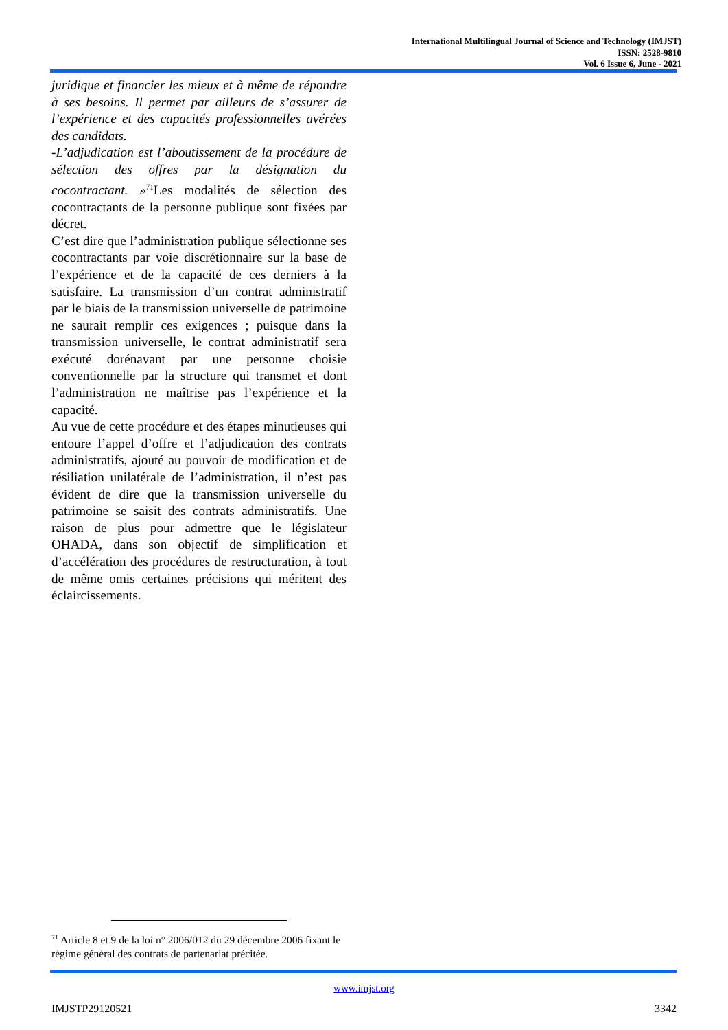International Multilingual Journal of Science and Technology (IMJST)
ISSN: 2528-9810
Vol. 6 Issue 6, June - 2021
juridique et financier les mieux et à même de répondre à ses besoins. Il permet par ailleurs de s’assurer de l’expérience et des capacités professionnelles avérées des candidats.
-L’adjudication est l’aboutissement de la procédure de sélection des offres par la désignation du cocontractant. »<sup>71</sup>Les modalités de sélection des cocontractants de la personne publique sont fixées par décret.
C’est dire que l’administration publique sélectionne ses cocontractants par voie discrétionnaire sur la base de l’expérience et de la capacité de ces derniers à la satisfaire. La transmission d’un contrat administratif par le biais de la transmission universelle de patrimoine ne saurait remplir ces exigences ; puisque dans la transmission universelle, le contrat administratif sera exécuté dorénavant par une personne choisie conventionnelle par la structure qui transmet et dont l’administration ne maîtrise pas l’expérience et la capacité.
Au vue de cette procédure et des étapes minutieuses qui entoure l’appel d’offre et l’adjudication des contrats administratifs, ajouté au pouvoir de modification et de résiliation unilatérale de l’administration, il n’est pas évident de dire que la transmission universelle du patrimoine se saisit des contrats administratifs. Une raison de plus pour admettre que le législateur OHADA, dans son objectif de simplification et d’accélération des procédures de restructuration, à tout de même omis certaines précisions qui méritent des éclaircissements.
<sup>71</sup> Article 8 et 9 de la loi n° 2006/012 du 29 décembre 2006 fixant le régime général des contrats de partenariat précitée.
www.imjst.org
IMJSTP29120521 3342